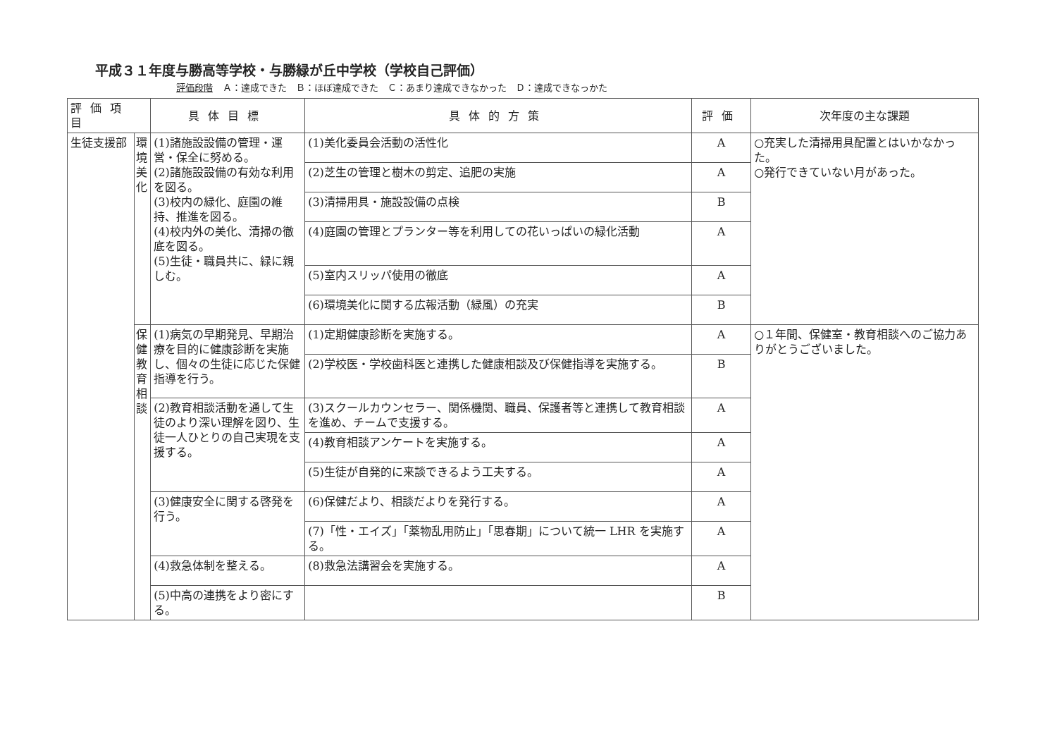平成３１年度与勝高等学校・与勝緑が丘中学校（学校自己評価）
評価段階 Ａ：達成できた　Ｂ：ほぼ達成できた　Ｃ：あまり達成できなかった　Ｄ：達成できなっかた
| 評価項目 | | 具体目標 | 具体的方策 | 評価 | 次年度の主な課題 |
| --- | --- | --- | --- | --- | --- |
| 生徒支援部 | 環境美化 | (1)諸施設設備の管理・運営・保全に努める。 (2)諸施設設備の有効な利用を図る。 (3)校内の緑化、庭園の維持、推進を図る。 (4)校内外の美化、清掃の徹底を図る。 (5)生徒・職員共に、緑に親しむ。 | (1)美化委員会活動の活性化 | A | ○充実した清掃用具配置とはいかなかった。 ○発行できていない月があった。 |
| | | | (2)芝生の管理と樹木の剪定、追肥の実施 | A | |
| | | | (3)清掃用具・施設設備の点検 | B | |
| | | | (4)庭園の管理とプランター等を利用しての花いっぱいの緑化活動 | A | |
| | | | (5)室内スリッパ使用の徹底 | A | |
| | | | (6)環境美化に関する広報活動（緑風）の充実 | B | |
| | 保健教育相談 | (1)病気の早期発見、早期治療を目的に健康診断を実施し、個々の生徒に応じた保健指導を行う。 | (1)定期健康診断を実施する。 | A | ○１年間、保健室・教育相談へのご協力ありがとうございました。 |
| | | | (2)学校医・学校歯科医と連携した健康相談及び保健指導を実施する。 | B | |
| | | (2)教育相談活動を通して生徒のより深い理解を図り、生徒一人ひとりの自己実現を支援する。 | (3)スクールカウンセラー、関係機関、職員、保護者等と連携して教育相談を進め、チームで支援する。 | A | |
| | | | (4)教育相談アンケートを実施する。 | A | |
| | | | (5)生徒が自発的に来談できるよう工夫する。 | A | |
| | | (3)健康安全に関する啓発を行う。 | (6)保健だより、相談だよりを発行する。 | A | |
| | | | (7)「性・エイズ」「薬物乱用防止」「思春期」について統一 LHR を実施する。 | A | |
| | | (4)救急体制を整える。 | (8)救急法講習会を実施する。 | A | |
| | | (5)中高の連携をより密にする。 | | B | |